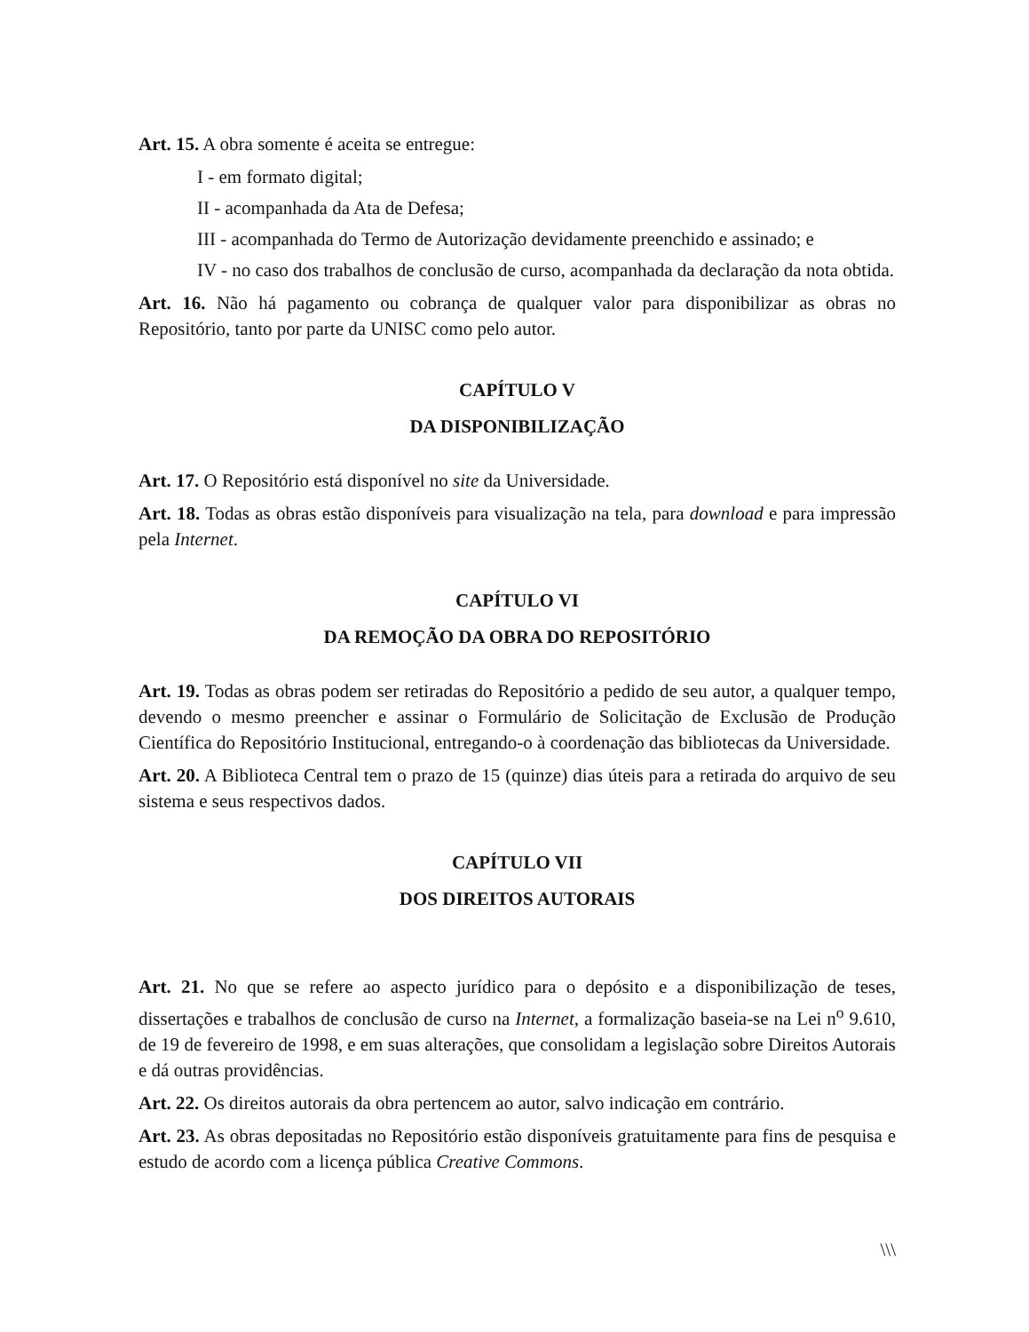Art. 15. A obra somente é aceita se entregue:
I - em formato digital;
II - acompanhada da Ata de Defesa;
III - acompanhada do Termo de Autorização devidamente preenchido e assinado; e
IV - no caso dos trabalhos de conclusão de curso, acompanhada da declaração da nota obtida.
Art. 16. Não há pagamento ou cobrança de qualquer valor para disponibilizar as obras no Repositório, tanto por parte da UNISC como pelo autor.
CAPÍTULO V
DA DISPONIBILIZAÇÃO
Art. 17. O Repositório está disponível no site da Universidade.
Art. 18. Todas as obras estão disponíveis para visualização na tela, para download e para impressão pela Internet.
CAPÍTULO VI
DA REMOÇÃO DA OBRA DO REPOSITÓRIO
Art. 19. Todas as obras podem ser retiradas do Repositório a pedido de seu autor, a qualquer tempo, devendo o mesmo preencher e assinar o Formulário de Solicitação de Exclusão de Produção Científica do Repositório Institucional, entregando-o à coordenação das bibliotecas da Universidade.
Art. 20. A Biblioteca Central tem o prazo de 15 (quinze) dias úteis para a retirada do arquivo de seu sistema e seus respectivos dados.
CAPÍTULO VII
DOS DIREITOS AUTORAIS
Art. 21. No que se refere ao aspecto jurídico para o depósito e a disponibilização de teses, dissertações e trabalhos de conclusão de curso na Internet, a formalização baseia-se na Lei n<sup>o</sup> 9.610, de 19 de fevereiro de 1998, e em suas alterações, que consolidam a legislação sobre Direitos Autorais e dá outras providências.
Art. 22. Os direitos autorais da obra pertencem ao autor, salvo indicação em contrário.
Art. 23. As obras depositadas no Repositório estão disponíveis gratuitamente para fins de pesquisa e estudo de acordo com a licença pública Creative Commons.
\\\